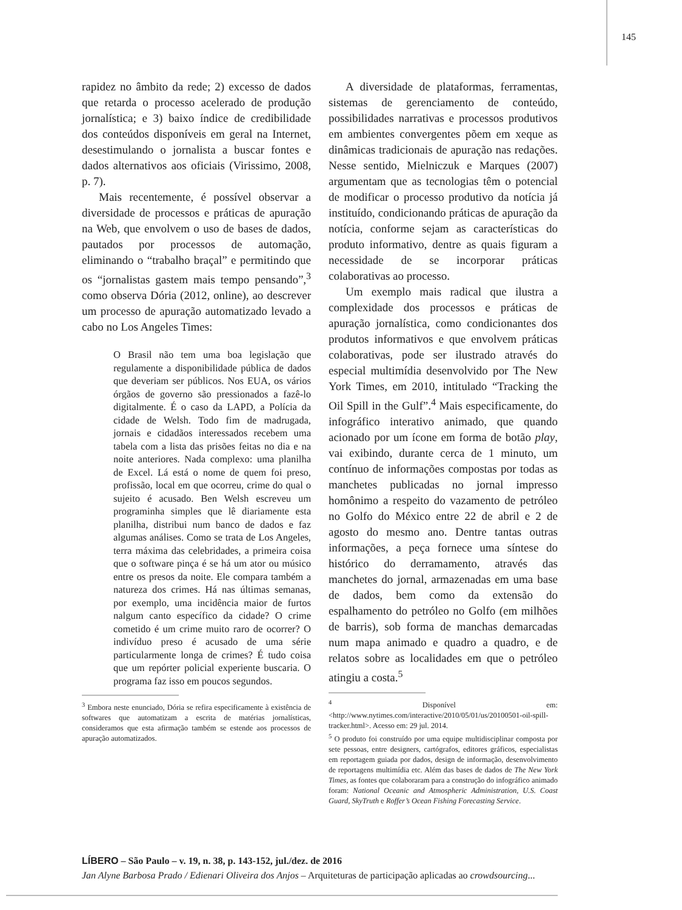145
rapidez no âmbito da rede; 2) excesso de dados que retarda o processo acelerado de produção jornalística; e 3) baixo índice de credibilidade dos conteúdos disponíveis em geral na Internet, desestimulando o jornalista a buscar fontes e dados alternativos aos oficiais (Virissimo, 2008, p. 7).
Mais recentemente, é possível observar a diversidade de processos e práticas de apuração na Web, que envolvem o uso de bases de dados, pautados por processos de automação, eliminando o “trabalho braçal” e permitindo que os “jornalistas gastem mais tempo pensando”,<sup>3</sup> como observa Dória (2012, online), ao descrever um processo de apuração automatizado levado a cabo no Los Angeles Times:
O Brasil não tem uma boa legislação que regulamente a disponibilidade pública de dados que deveriam ser públicos. Nos EUA, os vários órgãos de governo são pressionados a fazê-lo digitalmente. É o caso da LAPD, a Polícia da cidade de Welsh. Todo fim de madrugada, jornais e cidadãos interessados recebem uma tabela com a lista das prisões feitas no dia e na noite anteriores. Nada complexo: uma planilha de Excel. Lá está o nome de quem foi preso, profissão, local em que ocorreu, crime do qual o sujeito é acusado. Ben Welsh escreveu um programinha simples que lê diariamente esta planilha, distribui num banco de dados e faz algumas análises. Como se trata de Los Angeles, terra máxima das celebridades, a primeira coisa que o software pinça é se há um ator ou músico entre os presos da noite. Ele compara também a natureza dos crimes. Há nas últimas semanas, por exemplo, uma incidência maior de furtos nalgum canto específico da cidade? O crime cometido é um crime muito raro de ocorrer? O indivíduo preso é acusado de uma série particularmente longa de crimes? É tudo coisa que um repórter policial experiente buscaria. O programa faz isso em poucos segundos.
<sup>3</sup> Embora neste enunciado, Dória se refira especificamente à existência de softwares que automatizam a escrita de matérias jornalísticas, consideramos que esta afirmação também se estende aos processos de apuração automatizados.
A diversidade de plataformas, ferramentas, sistemas de gerenciamento de conteúdo, possibilidades narrativas e processos produtivos em ambientes convergentes põem em xeque as dinâmicas tradicionais de apuração nas redações. Nesse sentido, Mielniczuk e Marques (2007) argumentam que as tecnologias têm o potencial de modificar o processo produtivo da notícia já instituído, condicionando práticas de apuração da notícia, conforme sejam as características do produto informativo, dentre as quais figuram a necessidade de se incorporar práticas colaborativas ao processo.
Um exemplo mais radical que ilustra a complexidade dos processos e práticas de apuração jornalística, como condicionantes dos produtos informativos e que envolvem práticas colaborativas, pode ser ilustrado através do especial multimídia desenvolvido por The New York Times, em 2010, intitulado “Tracking the Oil Spill in the Gulf”.<sup>4</sup> Mais especificamente, do infográfico interativo animado, que quando acionado por um ícone em forma de botão play, vai exibindo, durante cerca de 1 minuto, um contínuo de informações compostas por todas as manchetes publicadas no jornal impresso homônimo a respeito do vazamento de petróleo no Golfo do México entre 22 de abril e 2 de agosto do mesmo ano. Dentre tantas outras informações, a peça fornece uma síntese do histórico do derramamento, através das manchetes do jornal, armazenadas em uma base de dados, bem como da extensão do espalhamento do petróleo no Golfo (em milhões de barris), sob forma de manchas demarcadas num mapa animado e quadro a quadro, e de relatos sobre as localidades em que o petróleo atingiu a costa.<sup>5</sup>
<sup>4</sup> Disponível em: <http://www.nytimes.com/interactive/2010/05/01/us/20100501-oil-spill-tracker.html>. Acesso em: 29 jul. 2014.
<sup>5</sup> O produto foi construído por uma equipe multidisciplinar composta por sete pessoas, entre designers, cartógrafos, editores gráficos, especialistas em reportagem guiada por dados, design de informação, desenvolvimento de reportagens multimídia etc. Além das bases de dados de The New York Times, as fontes que colaboraram para a construção do infográfico animado foram: National Oceanic and Atmospheric Administration, U.S. Coast Guard, SkyTruth e Roffer’s Ocean Fishing Forecasting Service.
LÍBERO – São Paulo – v. 19, n. 38, p. 143-152, jul./dez. de 2016
Jan Alyne Barbosa Prado / Edienari Oliveira dos Anjos – Arquiteturas de participação aplicadas ao crowdsourcing...